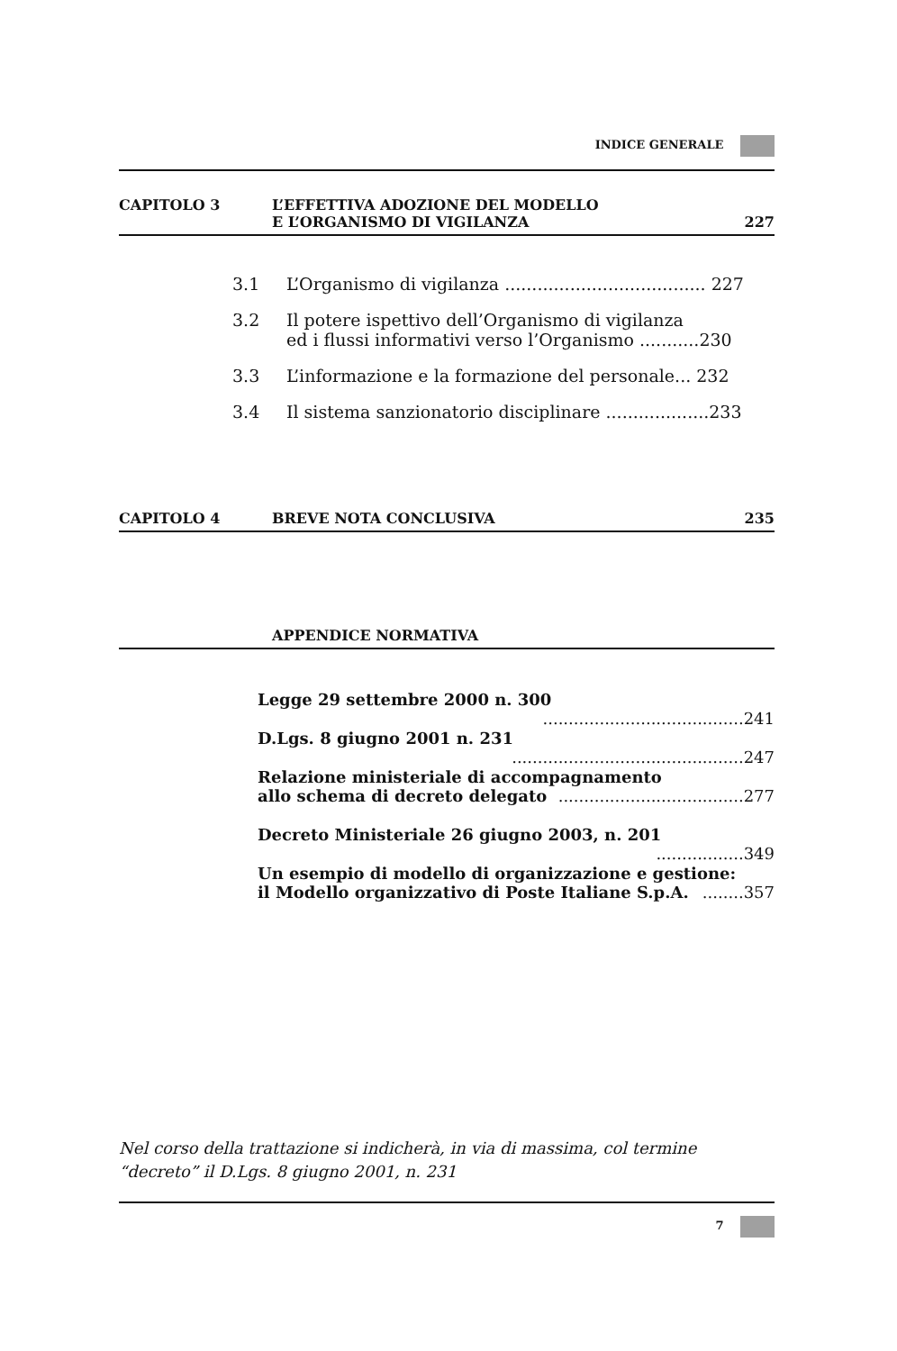INDICE GENERALE
CAPITOLO 3 L’EFFETTIVA ADOZIONE DEL MODELLO
E L’ORGANISMO DI VIGILANZA
227
3.1 L’Organismo di vigilanza ..................................... 227
3.2 Il potere ispettivo dell’Organismo di vigilanza
ed i flussi informativi verso l’Organismo ...........230
3.3 L’informazione e la formazione del personale... 232
3.4 Il sistema sanzionatorio disciplinare ...................233
CAPITOLO 4 BREVE NOTA CONCLUSIVA 235
APPENDICE NORMATIVA
Legge 29 settembre 2000 n. 300 .......................................241
D.Lgs. 8 giugno 2001 n. 231 .............................................247
Relazione ministeriale di accompagnamento
allo schema di decreto delegato ....................................277
Decreto Ministeriale 26 giugno 2003, n. 201 .................349
Un esempio di modello di organizzazione e gestione:
il Modello organizzativo di Poste Italiane S.p.A. ........357
Nel corso della trattazione si indicherà, in via di massima, col termine “decreto” il D.Lgs. 8 giugno 2001, n. 231
7